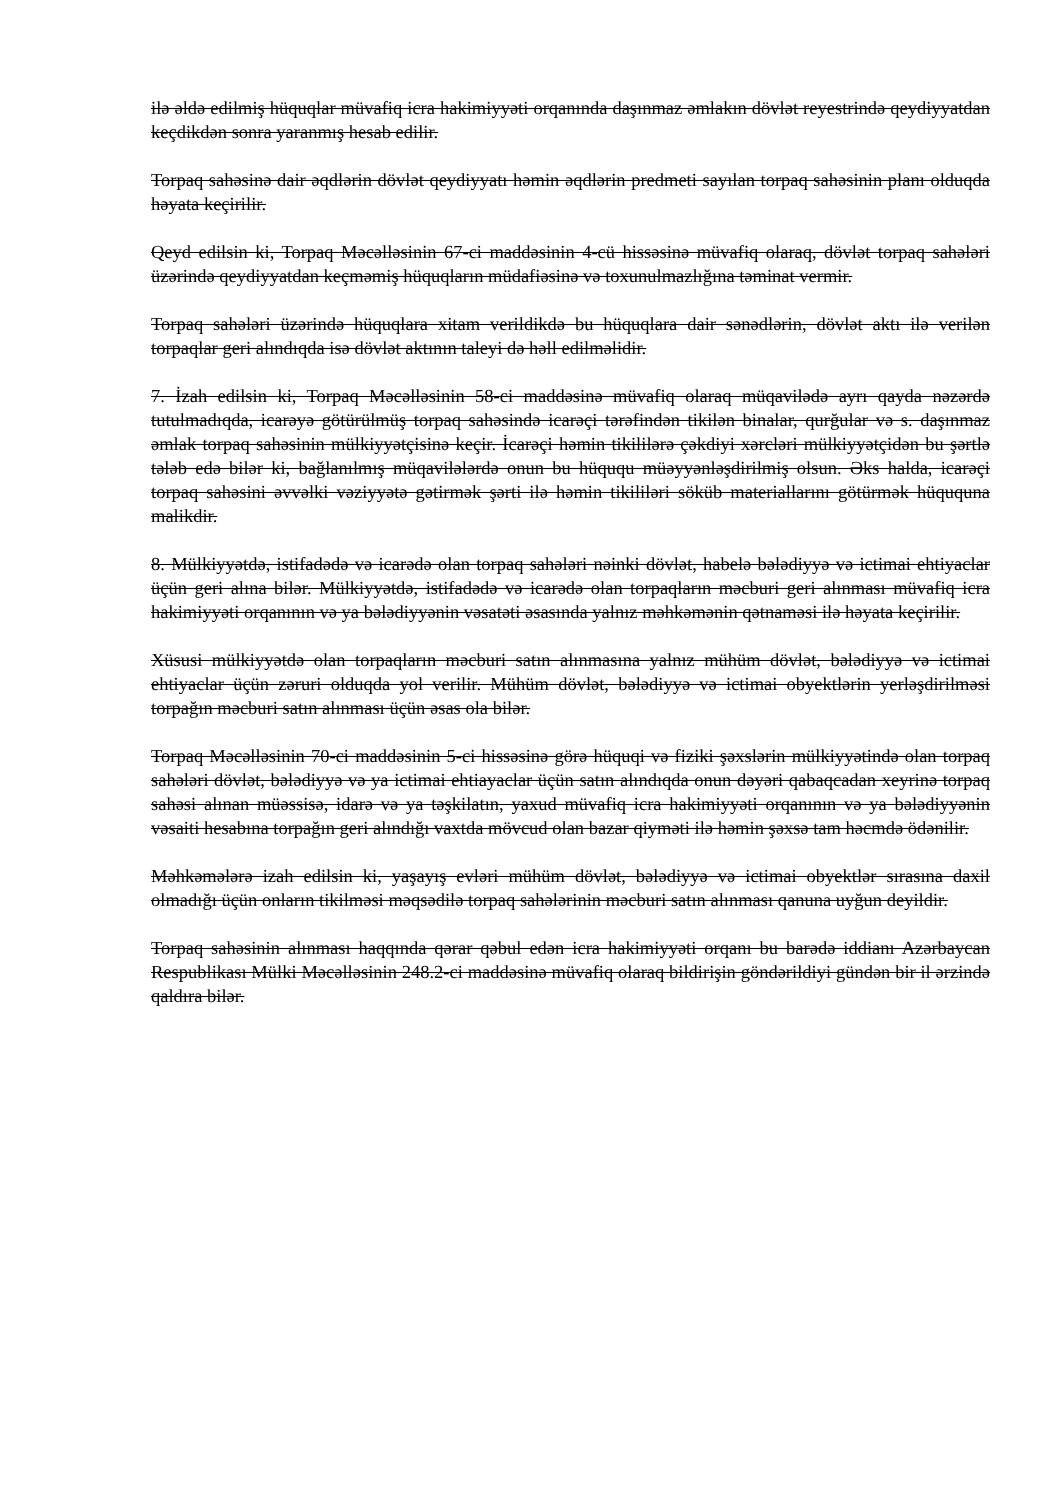ilə əldə edilmiş hüquqlar müvafiq icra hakimiyyəti orqanında daşınmaz əmlakın dövlət reyestrində qeydiyyatdan keçdikdən sonra yaranmış hesab edilir.
Torpaq sahəsinə dair əqdlərin dövlət qeydiyyatı həmin əqdlərin predmeti sayılan torpaq sahəsinin planı olduqda həyata keçirilir.
Qeyd edilsin ki, Torpaq Məcəlləsinin 67-ci maddəsinin 4-cü hissəsinə müvafiq olaraq, dövlət torpaq sahələri üzərində qeydiyyatdan keçməmiş hüquqların müdafiəsinə və toxunulmazlığına təminat vermir.
Torpaq sahələri üzərində hüquqlara xitam verildikdə bu hüquqlara dair sənədlərin, dövlət aktı ilə verilən torpaqlar geri alındıqda isə dövlət aktının taleyi də həll edilməlidir.
7. İzah edilsin ki, Torpaq Məcəlləsinin 58-ci maddəsinə müvafiq olaraq müqavilədə ayrı qayda nəzərdə tutulmadıqda, icarəyə götürülmüş torpaq sahəsində icarəçi tərəfindən tikilən binalar, qurğular və s. daşınmaz əmlak torpaq sahəsinin mülkiyyətçisinə keçir. İcarəçi həmin tikililərə çəkdiyi xərcləri mülkiyyətçidən bu şərtlə tələb edə bilər ki, bağlanılmış müqavilələrdə onun bu hüququ müəyyənləşdirilmiş olsun. Əks halda, icarəçi torpaq sahəsini əvvəlki vəziyyətə gətirmək şərti ilə həmin tikililəri söküb materiallarını götürmək hüququna malikdir.
8. Mülkiyyətdə, istifadədə və icarədə olan torpaq sahələri nəinki dövlət, habelə bələdiyyə və ictimai ehtiyaclar üçün geri alına bilər. Mülkiyyətdə, istifadədə və icarədə olan torpaqların məcburi geri alınması müvafiq icra hakimiyyəti orqanının və ya bələdiyyənin vəsatəti əsasında yalnız məhkəmənin qətnaməsi ilə həyata keçirilir.
Xüsusi mülkiyyətdə olan torpaqların məcburi satın alınmasına yalnız mühüm dövlət, bələdiyyə və ictimai ehtiyaclar üçün zəruri olduqda yol verilir. Mühüm dövlət, bələdiyyə və ictimai obyektlərin yerləşdirilməsi torpağın məcburi satın alınması üçün əsas ola bilər.
Torpaq Məcəlləsinin 70-ci maddəsinin 5-ci hissəsinə görə hüquqi və fiziki şəxslərin mülkiyyətində olan torpaq sahələri dövlət, bələdiyyə və ya ictimai ehtiayaclar üçün satın alındıqda onun dəyəri qabaqcadan xeyrinə torpaq sahəsi alınan müəssisə, idarə və ya təşkilatın, yaxud müvafiq icra hakimiyyəti orqanının və ya bələdiyyənin vəsaiti hesabına torpağın geri alındığı vaxtda mövcud olan bazar qiyməti ilə həmin şəxsə tam həcmdə ödənilir.
Məhkəmələrə izah edilsin ki, yaşayış evləri mühüm dövlət, bələdiyyə və ictimai obyektlər sırasına daxil olmadığı üçün onların tikilməsi məqsədilə torpaq sahələrinin məcburi satın alınması qanuna uyğun deyildir.
Torpaq sahəsinin alınması haqqında qərar qəbul edən icra hakimiyyəti orqanı bu barədə iddianı Azərbaycan Respublikası Mülki Məcəlləsinin 248.2-ci maddəsinə müvafiq olaraq bildirişin göndərildiyi gündən bir il ərzində qaldıra bilər.